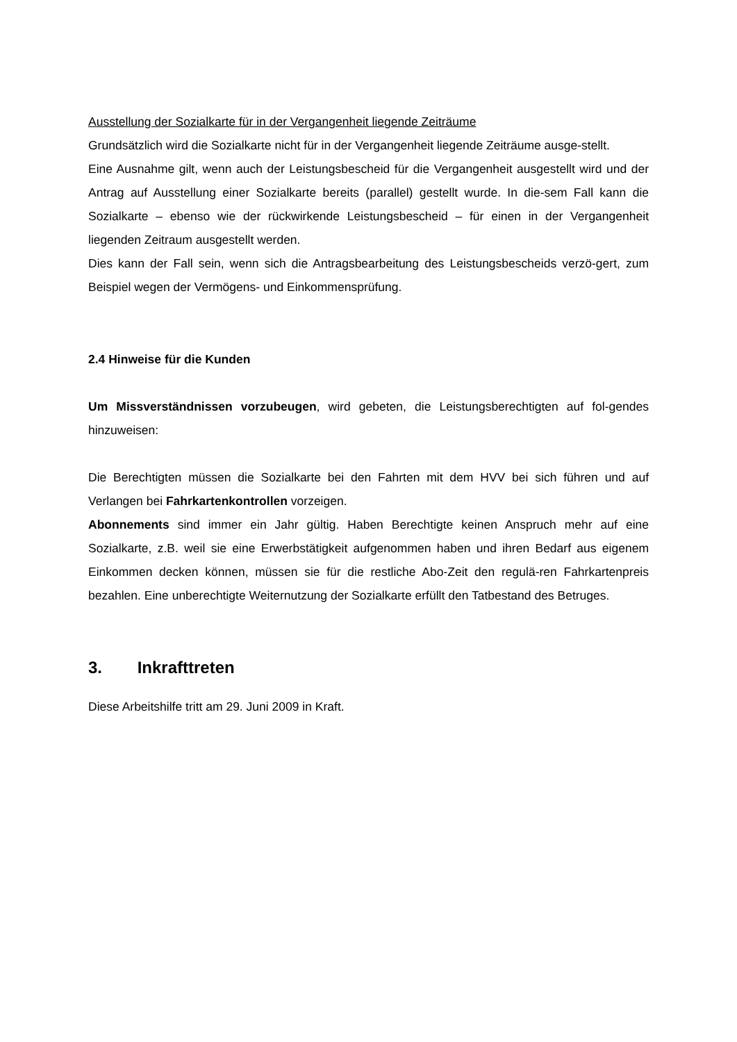Ausstellung der Sozialkarte für in der Vergangenheit liegende Zeiträume
Grundsätzlich wird die Sozialkarte nicht für in der Vergangenheit liegende Zeiträume ausge-stellt.
Eine Ausnahme gilt, wenn auch der Leistungsbescheid für die Vergangenheit ausgestellt wird und der Antrag auf Ausstellung einer Sozialkarte bereits (parallel) gestellt wurde. In die-sem Fall kann die Sozialkarte – ebenso wie der rückwirkende Leistungsbescheid – für einen in der Vergangenheit liegenden Zeitraum ausgestellt werden.
Dies kann der Fall sein, wenn sich die Antragsbearbeitung des Leistungsbescheids verzö-gert, zum Beispiel wegen der Vermögens- und Einkommensprüfung.
2.4 Hinweise für die Kunden
Um Missverständnissen vorzubeugen, wird gebeten, die Leistungsberechtigten auf fol-gendes hinzuweisen:
Die Berechtigten müssen die Sozialkarte bei den Fahrten mit dem HVV bei sich führen und auf Verlangen bei Fahrkartenkontrollen vorzeigen.
Abonnements sind immer ein Jahr gültig. Haben Berechtigte keinen Anspruch mehr auf eine Sozialkarte, z.B. weil sie eine Erwerbstätigkeit aufgenommen haben und ihren Bedarf aus eigenem Einkommen decken können, müssen sie für die restliche Abo-Zeit den regulä-ren Fahrkartenpreis bezahlen. Eine unberechtigte Weiternutzung der Sozialkarte erfüllt den Tatbestand des Betruges.
3. Inkrafttreten
Diese Arbeitshilfe tritt am 29. Juni 2009 in Kraft.